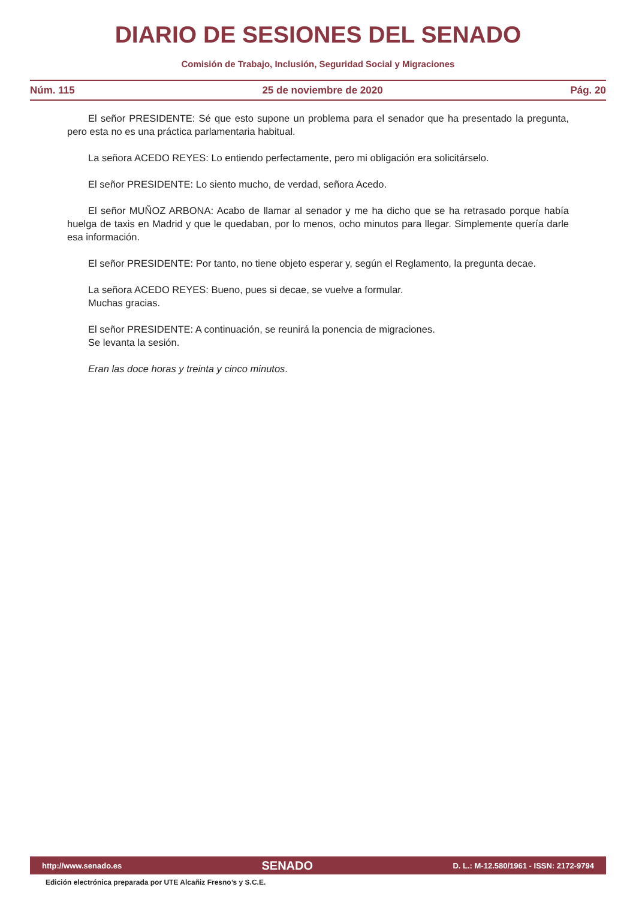DIARIO DE SESIONES DEL SENADO
Comisión de Trabajo, Inclusión, Seguridad Social y Migraciones
Núm. 115 25 de noviembre de 2020 Pág. 20
El señor PRESIDENTE: Sé que esto supone un problema para el senador que ha presentado la pregunta, pero esta no es una práctica parlamentaria habitual.
La señora ACEDO REYES: Lo entiendo perfectamente, pero mi obligación era solicitárselo.
El señor PRESIDENTE: Lo siento mucho, de verdad, señora Acedo.
El señor MUÑOZ ARBONA: Acabo de llamar al senador y me ha dicho que se ha retrasado porque había huelga de taxis en Madrid y que le quedaban, por lo menos, ocho minutos para llegar. Simplemente quería darle esa información.
El señor PRESIDENTE: Por tanto, no tiene objeto esperar y, según el Reglamento, la pregunta decae.
La señora ACEDO REYES: Bueno, pues si decae, se vuelve a formular.
Muchas gracias.
El señor PRESIDENTE: A continuación, se reunirá la ponencia de migraciones.
Se levanta la sesión.
Eran las doce horas y treinta y cinco minutos.
http://www.senado.es SENADO D. L.: M-12.580/1961 - ISSN: 2172-9794
Edición electrónica preparada por UTE Alcañiz Fresno’s y S.C.E.